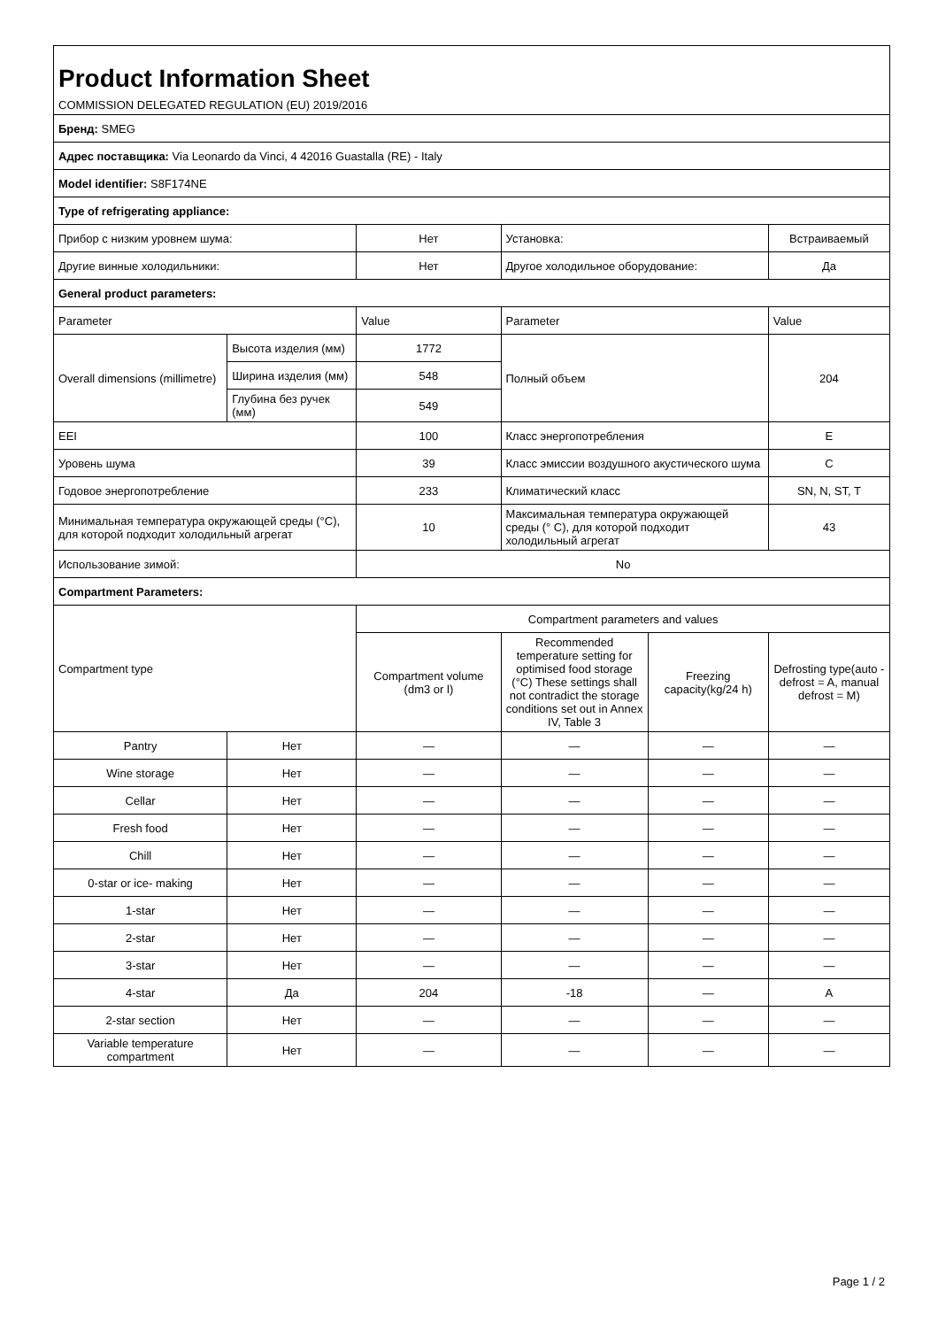| Product Information Sheet COMMISSION DELEGATED REGULATION (EU) 2019/2016 | | | | | |
| Бренд: SMEG | | | | | |
| Адрес поставщика: Via Leonardo da Vinci, 4 42016 Guastalla (RE) - Italy | | | | | |
| Model identifier: S8F174NE | | | | | |
| Type of refrigerating appliance: | | | | | |
| Прибор с низким уровнем шума: | | Нет | Установка: | | Встраиваемый |
| Другие винные холодильники: | | Нет | Другое холодильное оборудование: | | Да |
| General product parameters: | | | | | |
| Parameter | | Value | Parameter | | Value |
| Overall dimensions (millimetre) | Высота изделия (мм) | 1772 | Полный объем | | 204 |
| | Ширина изделия (мм) | 548 | | | |
| | Глубина без ручек (мм) | 549 | | | |
| EEI | | 100 | Класс энергопотребления | | E |
| Уровень шума | | 39 | Класс эмиссии воздушного акустического шума | | C |
| Годовое энергопотребление | | 233 | Климатический класс | | SN, N, ST, T |
| Минимальная температура окружающей среды (°C), для которой подходит холодильный агрегат | | 10 | Максимальная температура окружающей среды (° C), для которой подходит холодильный агрегат | | 43 |
| Использование зимой: | | No | | | |
| Compartment Parameters: | | | | | |
| Compartment type | | Compartment parameters and values | | | |
| | | Compartment volume (dm3 or l) | Recommended temperature setting for optimised food storage (°C) These settings shall not contradict the storage conditions set out in Annex IV, Table 3 | Freezing capacity(kg/24 h) | Defrosting type(auto - defrost = A, manual defrost = M) |
| Pantry | Нет | — | — | — | — |
| Wine storage | Нет | — | — | — | — |
| Cellar | Нет | — | — | — | — |
| Fresh food | Нет | — | — | — | — |
| Chill | Нет | — | — | — | — |
| 0-star or ice- making | Нет | — | — | — | — |
| 1-star | Нет | — | — | — | — |
| 2-star | Нет | — | — | — | — |
| 3-star | Нет | — | — | — | — |
| 4-star | Да | 204 | -18 | — | A |
| 2-star section | Нет | — | — | — | — |
| Variable temperature compartment | Нет | — | — | — | — |
Page 1 / 2